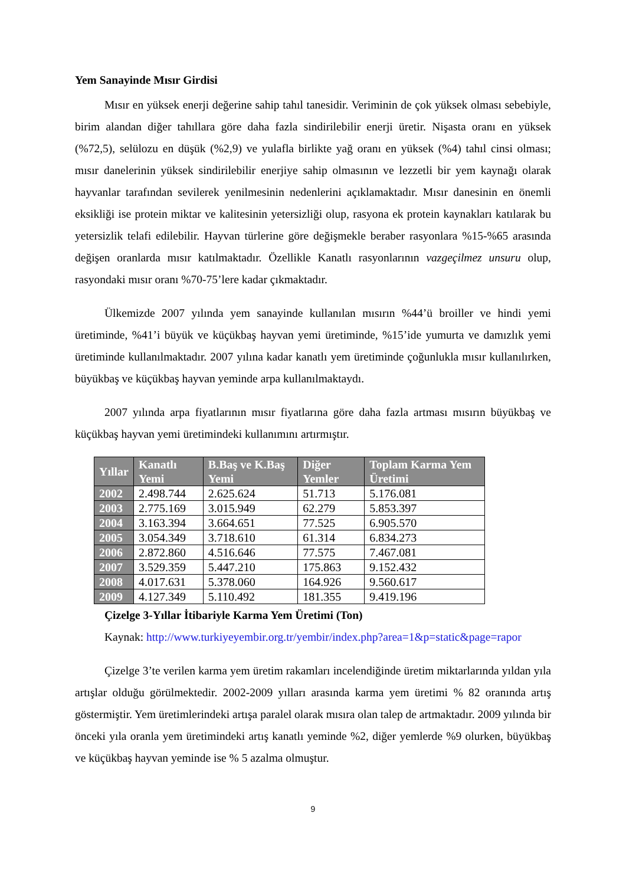Yem Sanayinde Mısır Girdisi
Mısır en yüksek enerji değerine sahip tahıl tanesidir. Veriminin de çok yüksek olması sebebiyle, birim alandan diğer tahıllara göre daha fazla sindirilebilir enerji üretir. Nişasta oranı en yüksek (%72,5), selülozu en düşük (%2,9) ve yulafla birlikte yağ oranı en yüksek (%4) tahıl cinsi olması; mısır danelerinin yüksek sindirilebilir enerjiye sahip olmasının ve lezzetli bir yem kaynağı olarak hayvanlar tarafından sevilerek yenilmesinin nedenlerini açıklamaktadır. Mısır danesinin en önemli eksikliği ise protein miktar ve kalitesinin yetersizliği olup, rasyona ek protein kaynakları katılarak bu yetersizlik telafi edilebilir. Hayvan türlerine göre değişmekle beraber rasyonlara %15-%65 arasında değişen oranlarda mısır katılmaktadır. Özellikle Kanatlı rasyonlarının vazgeçilmez unsuru olup, rasyondaki mısır oranı %70-75’lere kadar çıkmaktadır.
Ülkemizde 2007 yılında yem sanayinde kullanılan mısırın %44’ü broiller ve hindi yemi üretiminde, %41’i büyük ve küçükbaş hayvan yemi üretiminde, %15’ide yumurta ve damızlık yemi üretiminde kullanılmaktadır. 2007 yılına kadar kanatlı yem üretiminde çoğunlukla mısır kullanılırken, büyükbaş ve küçükbaş hayvan yeminde arpa kullanılmaktaydı.
2007 yılında arpa fiyatlarının mısır fiyatlarına göre daha fazla artması mısırın büyükbaş ve küçükbaş hayvan yemi üretimindeki kullanımını artırmıştır.
| Yıllar | Kanatlı Yemi | B.Baş ve K.Baş Yemi | Diğer Yemler | Toplam Karma Yem Üretimi |
| --- | --- | --- | --- | --- |
| 2002 | 2.498.744 | 2.625.624 | 51.713 | 5.176.081 |
| 2003 | 2.775.169 | 3.015.949 | 62.279 | 5.853.397 |
| 2004 | 3.163.394 | 3.664.651 | 77.525 | 6.905.570 |
| 2005 | 3.054.349 | 3.718.610 | 61.314 | 6.834.273 |
| 2006 | 2.872.860 | 4.516.646 | 77.575 | 7.467.081 |
| 2007 | 3.529.359 | 5.447.210 | 175.863 | 9.152.432 |
| 2008 | 4.017.631 | 5.378.060 | 164.926 | 9.560.617 |
| 2009 | 4.127.349 | 5.110.492 | 181.355 | 9.419.196 |
Çizelge 3-Yıllar İtibariyle Karma Yem Üretimi (Ton)
Kaynak: http://www.turkiyeyembir.org.tr/yembir/index.php?area=1&p=static&page=rapor
Çizelge 3’te verilen karma yem üretim rakamları incelendiğinde üretim miktarlarında yıldan yıla artışlar olduğu görülmektedir. 2002-2009 yılları arasında karma yem üretimi % 82 oranında artış göstermiştir. Yem üretimlerindeki artışa paralel olarak mısıra olan talep de artmaktadır. 2009 yılında bir önceki yıla oranla yem üretimindeki artış kanatlı yeminde %2, diğer yemlerde %9 olurken, büyükbaş ve küçükbaş hayvan yeminde ise % 5 azalma olmuştur.
9